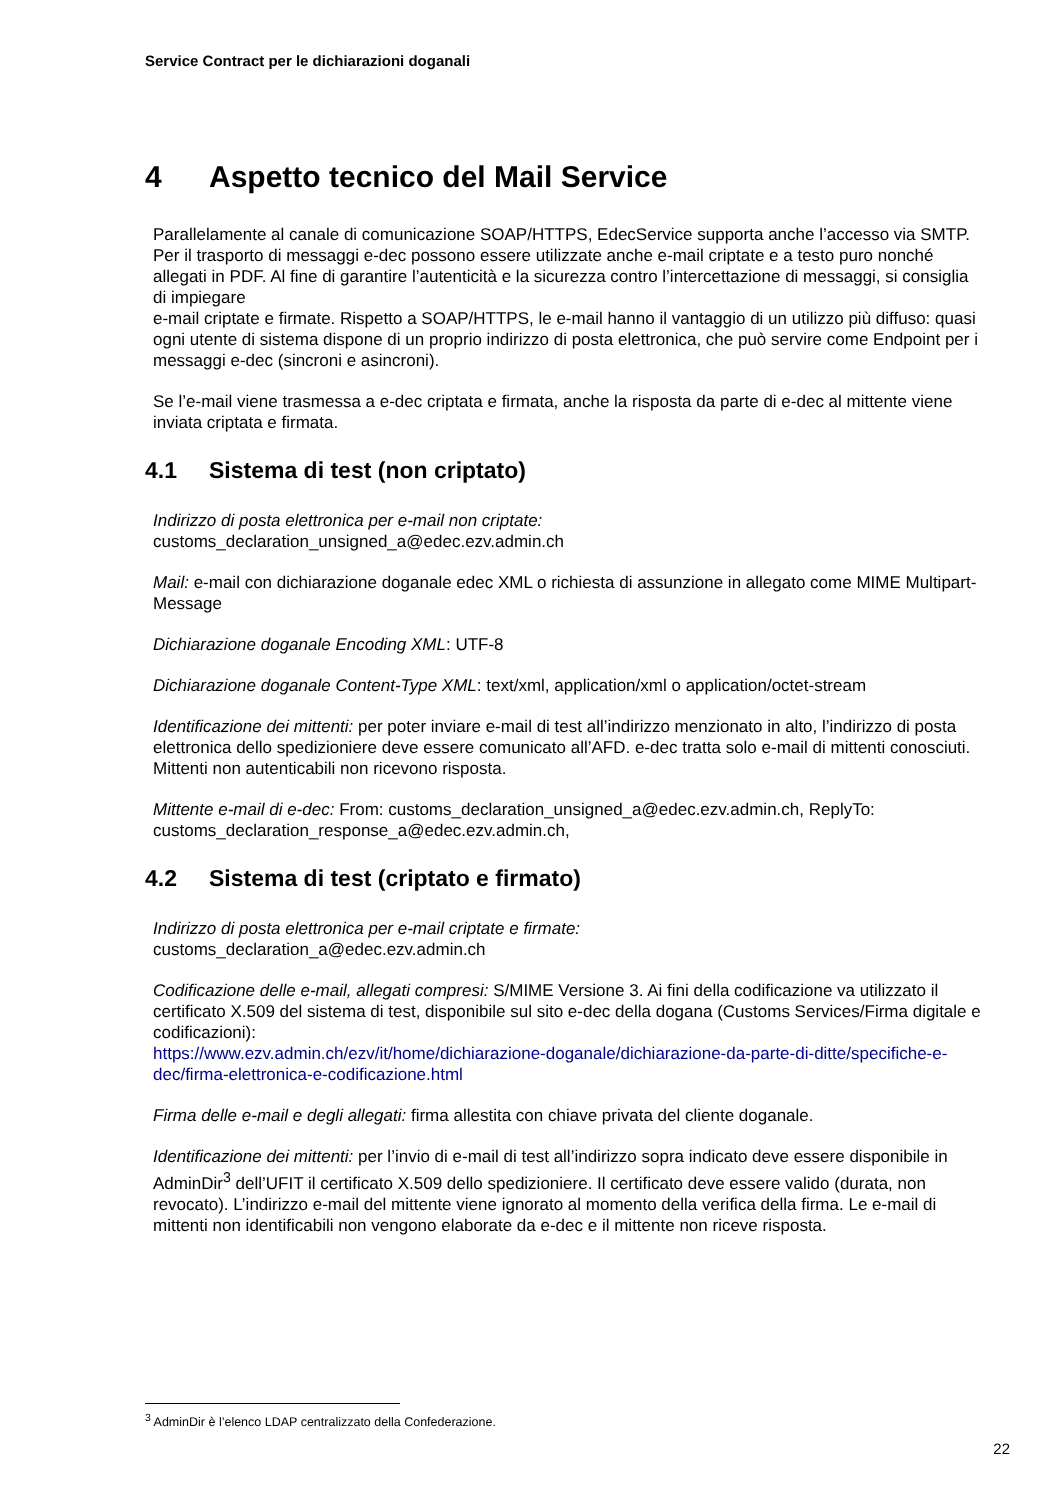Service Contract per le dichiarazioni doganali
4 Aspetto tecnico del Mail Service
Parallelamente al canale di comunicazione SOAP/HTTPS, EdecService supporta anche l’accesso via SMTP. Per il trasporto di messaggi e-dec possono essere utilizzate anche e-mail criptate e a testo puro nonché allegati in PDF. Al fine di garantire l’autenticità e la sicurezza contro l’intercettazione di messaggi, si consiglia di impiegare
e-mail criptate e firmate. Rispetto a SOAP/HTTPS, le e-mail hanno il vantaggio di un utilizzo più diffuso: quasi ogni utente di sistema dispone di un proprio indirizzo di posta elettronica, che può servire come Endpoint per i messaggi e-dec (sincroni e asincroni).
Se l’e-mail viene trasmessa a e-dec criptata e firmata, anche la risposta da parte di e-dec al mittente viene inviata criptata e firmata.
4.1 Sistema di test (non criptato)
Indirizzo di posta elettronica per e-mail non criptate:
customs_declaration_unsigned_a@edec.ezv.admin.ch
Mail: e-mail con dichiarazione doganale edec XML o richiesta di assunzione in allegato come MIME Multipart-Message
Dichiarazione doganale Encoding XML: UTF-8
Dichiarazione doganale Content-Type XML: text/xml, application/xml o application/octet-stream
Identificazione dei mittenti: per poter inviare e-mail di test all’indirizzo menzionato in alto, l’indirizzo di posta elettronica dello spedizioniere deve essere comunicato all’AFD. e-dec tratta solo e-mail di mittenti conosciuti. Mittenti non autenticabili non ricevono risposta.
Mittente e-mail di e-dec: From: customs_declaration_unsigned_a@edec.ezv.admin.ch, ReplyTo: customs_declaration_response_a@edec.ezv.admin.ch,
4.2 Sistema di test (criptato e firmato)
Indirizzo di posta elettronica per e-mail criptate e firmate:
customs_declaration_a@edec.ezv.admin.ch
Codificazione delle e-mail, allegati compresi: S/MIME Versione 3. Ai fini della codificazione va utilizzato il certificato X.509 del sistema di test, disponibile sul sito e-dec della dogana (Customs Services/Firma digitale e codificazioni):
https://www.ezv.admin.ch/ezv/it/home/dichiarazione-doganale/dichiarazione-da-parte-di-ditte/specifiche-e-dec/firma-elettronica-e-codificazione.html
Firma delle e-mail e degli allegati: firma allestita con chiave privata del cliente doganale.
Identificazione dei mittenti: per l’invio di e-mail di test all’indirizzo sopra indicato deve essere disponibile in AdminDir<sup>3</sup> dell’UFIT il certificato X.509 dello spedizioniere. Il certificato deve essere valido (durata, non revocato). L’indirizzo e-mail del mittente viene ignorato al momento della verifica della firma. Le e-mail di mittenti non identificabili non vengono elaborate da e-dec e il mittente non riceve risposta.
<sup>3</sup> AdminDir è l’elenco LDAP centralizzato della Confederazione.
22